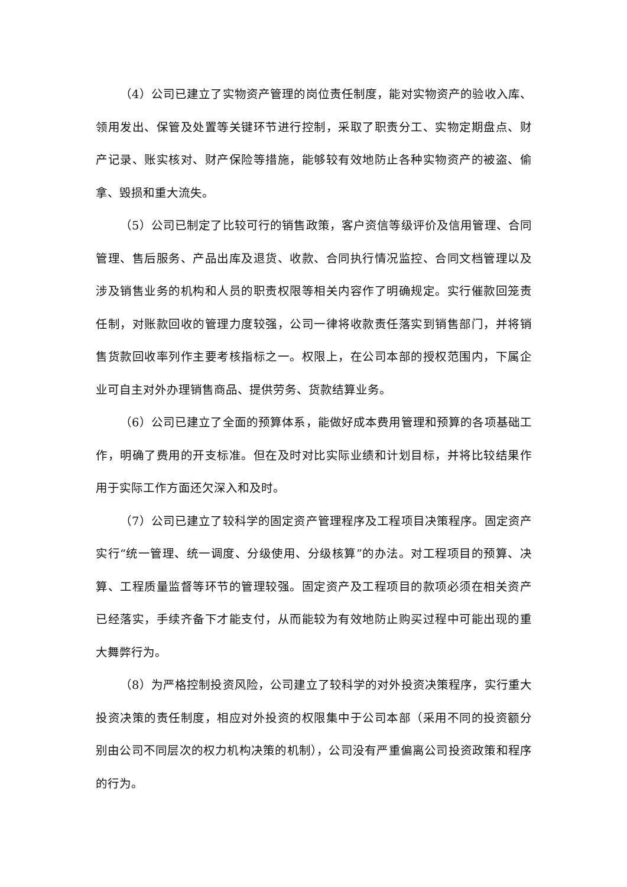（4）公司已建立了实物资产管理的岗位责任制度，能对实物资产的验收入库、领用发出、保管及处置等关键环节进行控制，采取了职责分工、实物定期盘点、财产记录、账实核对、财产保险等措施，能够较有效地防止各种实物资产的被盗、偷拿、毁损和重大流失。
（5）公司已制定了比较可行的销售政策，客户资信等级评价及信用管理、合同管理、售后服务、产品出库及退货、收款、合同执行情况监控、合同文档管理以及涉及销售业务的机构和人员的职责权限等相关内容作了明确规定。实行催款回笼责任制，对账款回收的管理力度较强，公司一律将收款责任落实到销售部门，并将销售货款回收率列作主要考核指标之一。权限上，在公司本部的授权范围内，下属企业可自主对外办理销售商品、提供劳务、货款结算业务。
（6）公司已建立了全面的预算体系，能做好成本费用管理和预算的各项基础工作，明确了费用的开支标准。但在及时对比实际业绩和计划目标，并将比较结果作用于实际工作方面还欠深入和及时。
（7）公司已建立了较科学的固定资产管理程序及工程项目决策程序。固定资产实行“统一管理、统一调度、分级使用、分级核算”的办法。对工程项目的预算、决算、工程质量监督等环节的管理较强。固定资产及工程项目的款项必须在相关资产已经落实，手续齐备下才能支付，从而能较为有效地防止购买过程中可能出现的重大舞弊行为。
（8）为严格控制投资风险，公司建立了较科学的对外投资决策程序，实行重大投资决策的责任制度，相应对外投资的权限集中于公司本部（采用不同的投资额分别由公司不同层次的权力机构决策的机制），公司没有严重偏离公司投资政策和程序的行为。